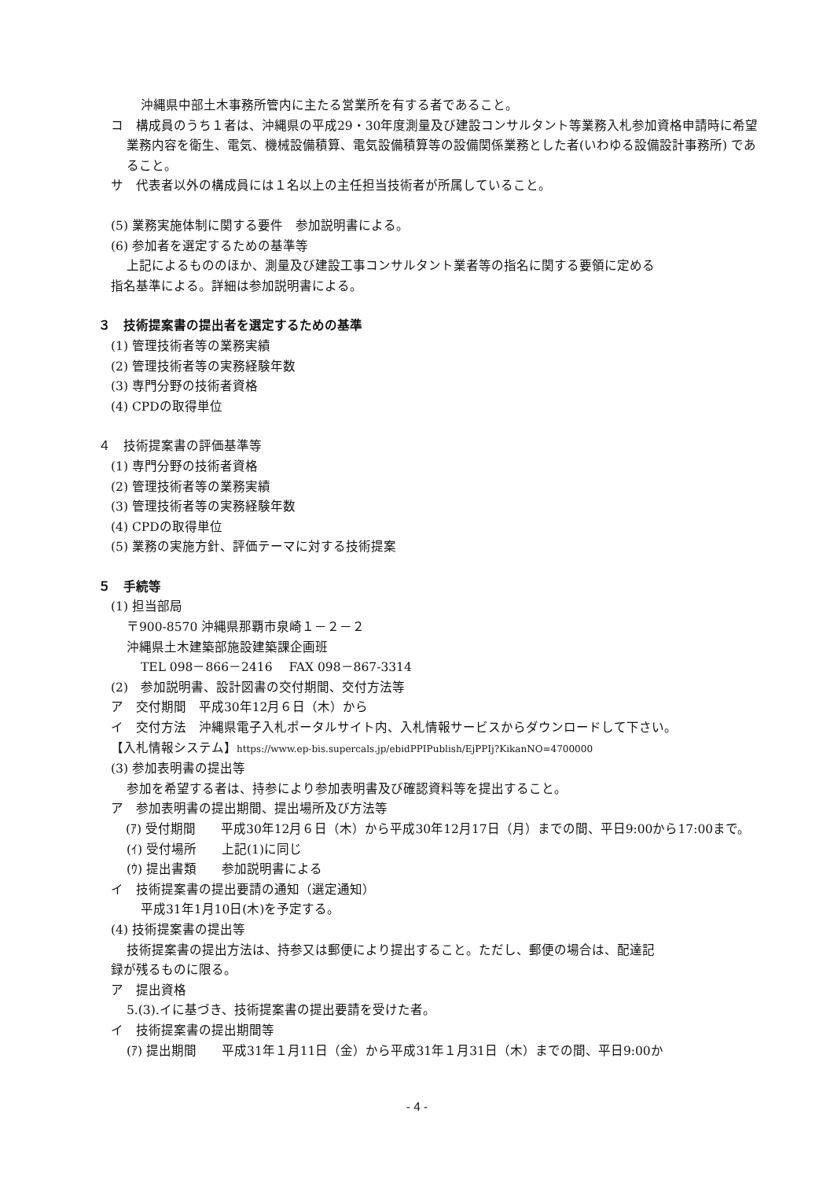沖縄県中部土木事務所管内に主たる営業所を有する者であること。
コ　構成員のうち１者は、沖縄県の平成29・30年度測量及び建設コンサルタント等業務入札参加資格申請時に希望業務内容を衛生、電気、機械設備積算、電気設備積算等の設備関係業務とした者(いわゆる設備設計事務所) であること。
サ　代表者以外の構成員には１名以上の主任担当技術者が所属していること。
(5) 業務実施体制に関する要件　参加説明書による。
(6) 参加者を選定するための基準等
上記によるもののほか、測量及び建設工事コンサルタント業者等の指名に関する要領に定める
指名基準による。詳細は参加説明書による。
３　技術提案書の提出者を選定するための基準
(1) 管理技術者等の業務実績
(2) 管理技術者等の実務経験年数
(3) 専門分野の技術者資格
(4) CPDの取得単位
４　技術提案書の評価基準等
(1) 専門分野の技術者資格
(2) 管理技術者等の業務実績
(3) 管理技術者等の実務経験年数
(4) CPDの取得単位
(5) 業務の実施方針、評価テーマに対する技術提案
５　手続等
(1) 担当部局
〒900-8570 沖縄県那覇市泉崎１－２－２
沖縄県土木建築部施設建築課企画班
TEL 098－866－2416　 FAX 098－867-3314
(2)　参加説明書、設計図書の交付期間、交付方法等
ア　交付期間　平成30年12月６日（木）から
イ　交付方法　沖縄県電子入札ポータルサイト内、入札情報サービスからダウンロードして下さい。
【入札情報システム】https://www.ep-bis.supercals.jp/ebidPPIPublish/EjPPIj?KikanNO=4700000
(3) 参加表明書の提出等
参加を希望する者は、持参により参加表明書及び確認資料等を提出すること。
ア　参加表明書の提出期間、提出場所及び方法等
(ｱ) 受付期間　　平成30年12月６日（木）から平成30年12月17日（月）までの間、平日9:00から17:00まで。
(ｲ) 受付場所　　上記(1)に同じ
(ｳ) 提出書類　　参加説明書による
イ　技術提案書の提出要請の通知（選定通知）
平成31年1月10日(木)を予定する。
(4) 技術提案書の提出等
技術提案書の提出方法は、持参又は郵便により提出すること。ただし、郵便の場合は、配達記
録が残るものに限る。
ア　提出資格
5.(3).イに基づき、技術提案書の提出要請を受けた者。
イ　技術提案書の提出期間等
(ｱ) 提出期間　　平成31年１月11日（金）から平成31年１月31日（木）までの間、平日9:00か
- 4 -